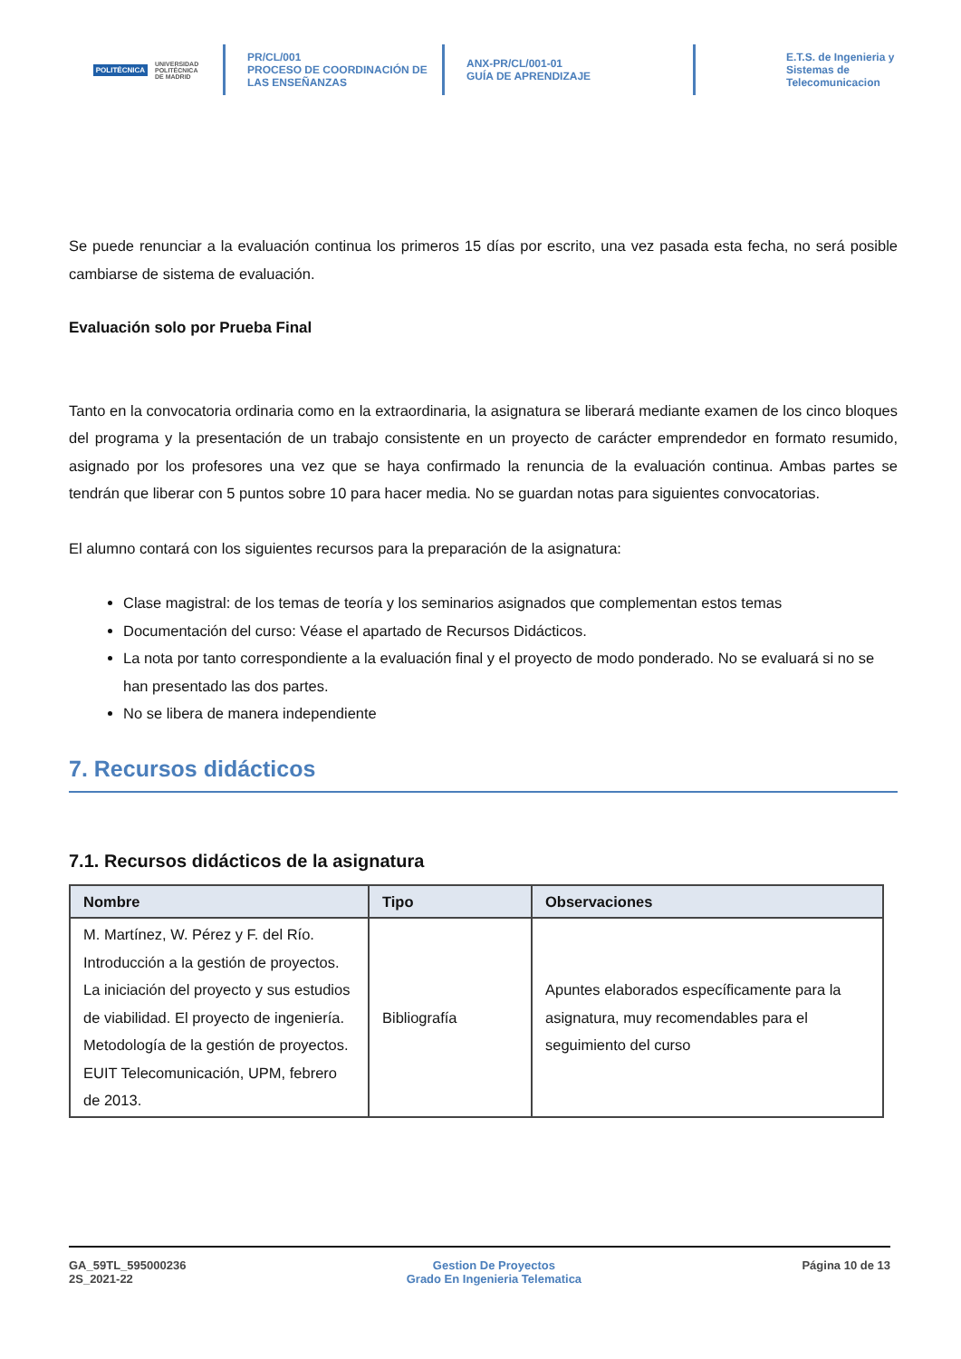POLITÉCNICA
UNIVERSIDAD
POLITÉCNICA
DE MADRID
PR/CL/001
PROCESO DE COORDINACIÓN DE
LAS ENSEÑANZAS
ANX-PR/CL/001-01
GUÍA DE APRENDIZAJE
E.T.S. de Ingenieria y
Sistemas de
Telecomunicacion
Se puede renunciar a la evaluación continua los primeros 15 días por escrito, una vez pasada esta fecha, no será posible cambiarse de sistema de evaluación.
Evaluación solo por Prueba Final
Tanto en la convocatoria ordinaria como en la extraordinaria, la asignatura se liberará mediante examen de los cinco bloques del programa y la presentación de un trabajo consistente en un proyecto de carácter emprendedor en formato resumido, asignado por los profesores una vez que se haya confirmado la renuncia de la evaluación continua. Ambas partes se tendrán que liberar con 5 puntos sobre 10 para hacer media. No se guardan notas para siguientes convocatorias.
El alumno contará con los siguientes recursos para la preparación de la asignatura:
Clase magistral: de los temas de teoría y los seminarios asignados que complementan estos temas
Documentación del curso: Véase el apartado de Recursos Didácticos.
La nota por tanto correspondiente a la evaluación final y el proyecto de modo ponderado. No se evaluará si no se han presentado las dos partes.
No se libera de manera independiente
7. Recursos didácticos
7.1. Recursos didácticos de la asignatura
| Nombre | Tipo | Observaciones |
| --- | --- | --- |
| M. Martínez, W. Pérez y F. del Río. Introducción a la gestión de proyectos. La iniciación del proyecto y sus estudios de viabilidad. El proyecto de ingeniería. Metodología de la gestión de proyectos. EUIT Telecomunicación, UPM, febrero de 2013. | Bibliografía | Apuntes elaborados específicamente para la asignatura, muy recomendables para el seguimiento del curso |
GA_59TL_595000236
2S_2021-22
Gestion De Proyectos
Grado En Ingenieria Telematica
Página 10 de 13